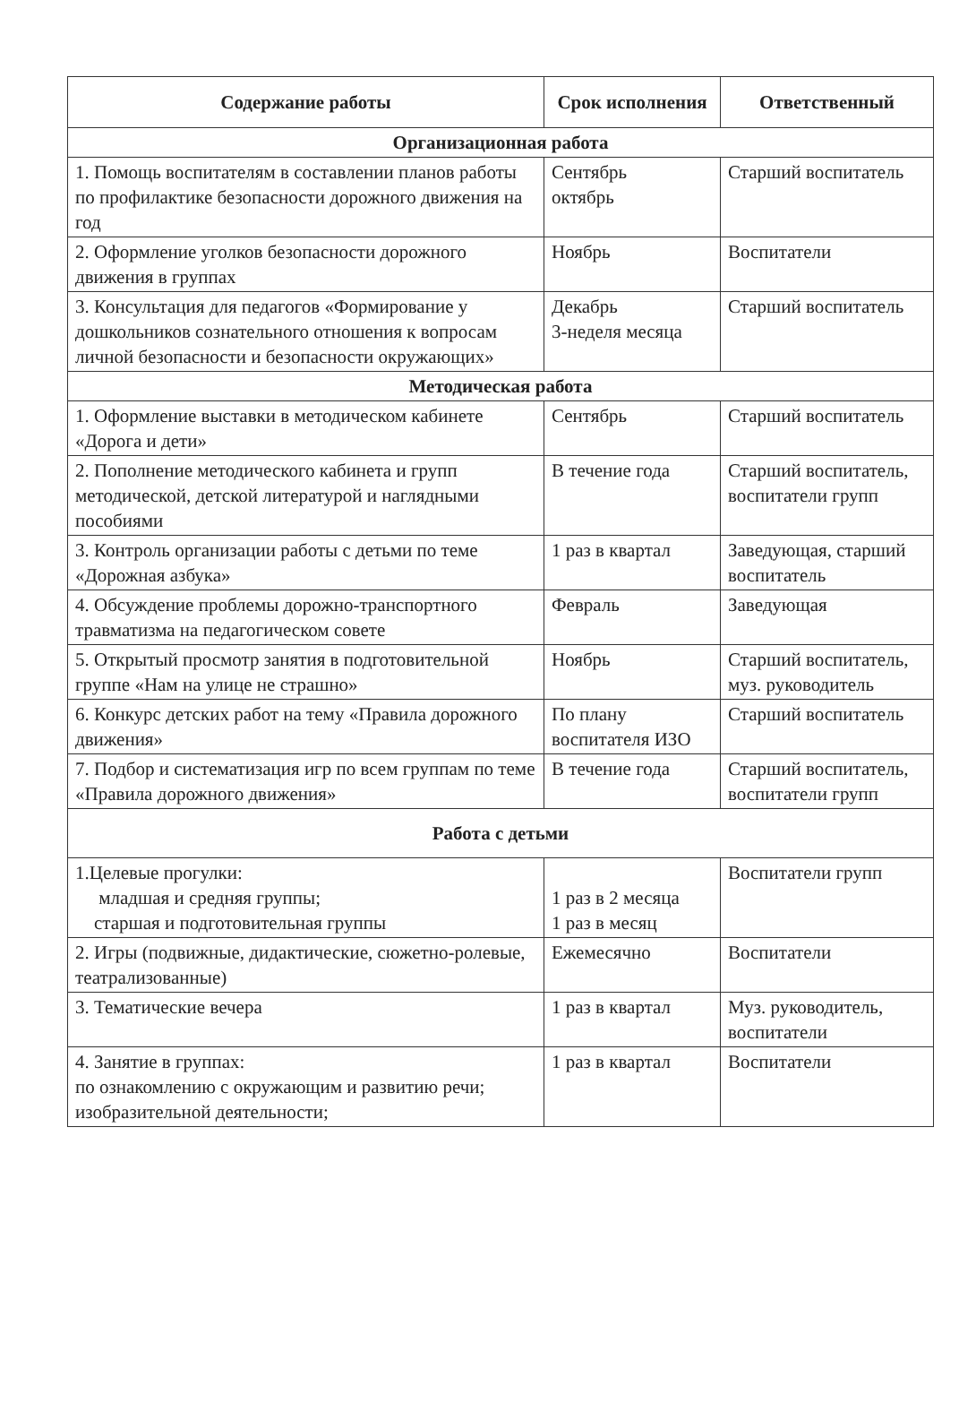| Содержание работы | Срок исполнения | Ответственный |
| --- | --- | --- |
| Организационная работа | | |
| 1. Помощь воспитателям в составлении планов работы по профилактике безопасности дорожного движения на год | Сентябрь октябрь | Старший воспитатель |
| 2. Оформление уголков безопасности дорожного движения в группах | Ноябрь | Воспитатели |
| 3. Консультация для педагогов «Формирование у дошкольников сознательного отношения к вопросам личной безопасности и безопасности окружающих» | Декабрь 3-неделя месяца | Старший воспитатель |
| Методическая работа | | |
| 1. Оформление выставки в методическом кабинете «Дорога и дети» | Сентябрь | Старший воспитатель |
| 2. Пополнение методического кабинета и групп методической, детской литературой и наглядными пособиями | В течение года | Старший воспитатель, воспитатели групп |
| 3. Контроль организации работы с детьми по теме «Дорожная азбука» | 1 раз в квартал | Заведующая, старший воспитатель |
| 4. Обсуждение проблемы дорожно-транспортного травматизма на педагогическом совете | Февраль | Заведующая |
| 5. Открытый просмотр занятия в подготовительной группе «Нам на улице не страшно» | Ноябрь | Старший воспитатель, муз. руководитель |
| 6. Конкурс детских работ на тему «Правила дорожного движения» | По плану воспитателя ИЗО | Старший воспитатель |
| 7. Подбор и систематизация игр по всем группам по теме «Правила дорожного движения» | В течение года | Старший воспитатель, воспитатели групп |
| Работа с детьми | | |
| 1.Целевые прогулки: младшая и средняя группы; старшая и подготовительная группы | 1 раз в 2 месяца 1 раз в месяц | Воспитатели групп |
| 2. Игры (подвижные, дидактические, сюжетно-ролевые, театрализованные) | Ежемесячно | Воспитатели |
| 3. Тематические вечера | 1 раз в квартал | Муз. руководитель, воспитатели |
| 4. Занятие в группах: по ознакомлению с окружающим и развитию речи; изобразительной деятельности; | 1 раз в квартал | Воспитатели |